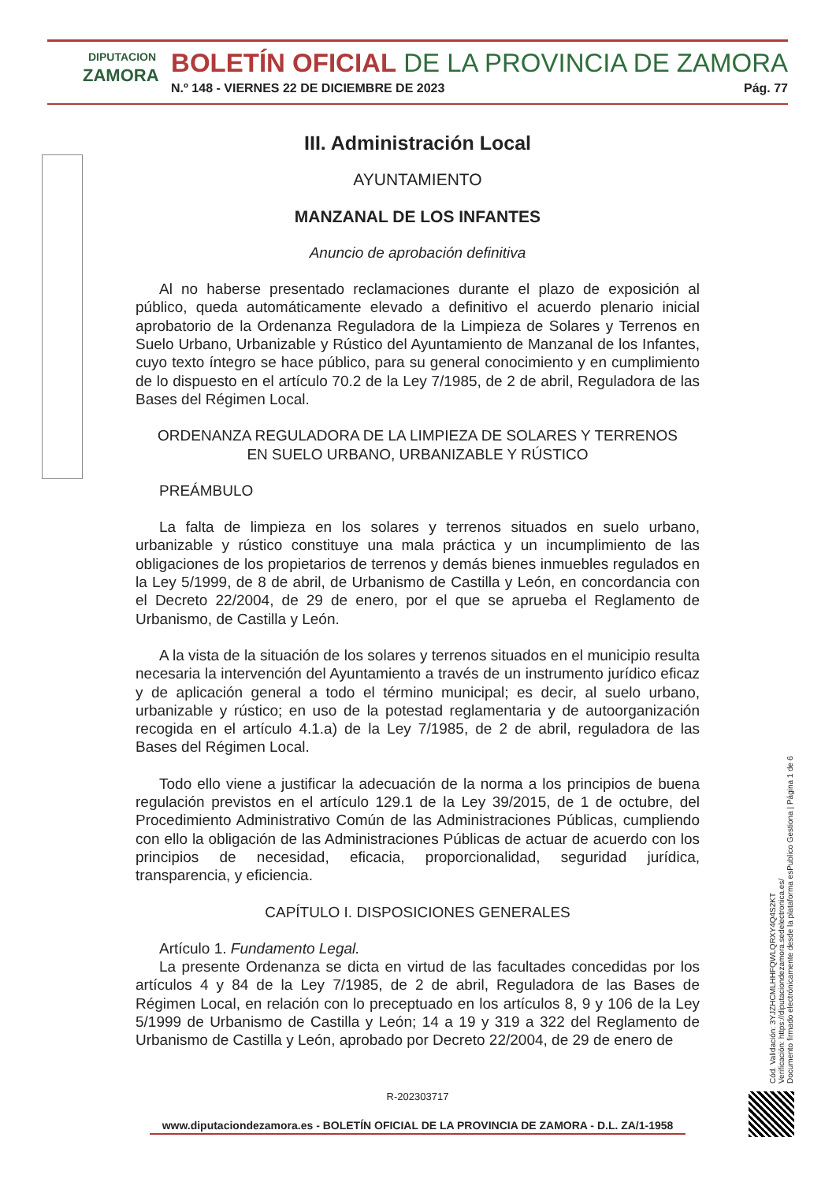DIPUTACION
ZAMORA
BOLETÍN OFICIAL DE LA PROVINCIA DE ZAMORA
N.º 148 - VIERNES 22 DE DICIEMBRE DE 2023 Pág. 77
III. Administración Local
AYUNTAMIENTO
MANZANAL DE LOS INFANTES
Anuncio de aprobación definitiva
Al no haberse presentado reclamaciones durante el plazo de exposición al público, queda automáticamente elevado a definitivo el acuerdo plenario inicial aprobatorio de la Ordenanza Reguladora de la Limpieza de Solares y Terrenos en Suelo Urbano, Urbanizable y Rústico del Ayuntamiento de Manzanal de los Infantes, cuyo texto íntegro se hace público, para su general conocimiento y en cumplimiento de lo dispuesto en el artículo 70.2 de la Ley 7/1985, de 2 de abril, Reguladora de las Bases del Régimen Local.
ORDENANZA REGULADORA DE LA LIMPIEZA DE SOLARES Y TERRENOS
EN SUELO URBANO, URBANIZABLE Y RÚSTICO
PREÁMBULO
La falta de limpieza en los solares y terrenos situados en suelo urbano, urbanizable y rústico constituye una mala práctica y un incumplimiento de las obligaciones de los propietarios de terrenos y demás bienes inmuebles regulados en la Ley 5/1999, de 8 de abril, de Urbanismo de Castilla y León, en concordancia con el Decreto 22/2004, de 29 de enero, por el que se aprueba el Reglamento de Urbanismo, de Castilla y León.
A la vista de la situación de los solares y terrenos situados en el municipio resulta necesaria la intervención del Ayuntamiento a través de un instrumento jurídico eficaz y de aplicación general a todo el término municipal; es decir, al suelo urbano, urbanizable y rústico; en uso de la potestad reglamentaria y de autoorganización recogida en el artículo 4.1.a) de la Ley 7/1985, de 2 de abril, reguladora de las Bases del Régimen Local.
Todo ello viene a justificar la adecuación de la norma a los principios de buena regulación previstos en el artículo 129.1 de la Ley 39/2015, de 1 de octubre, del Procedimiento Administrativo Común de las Administraciones Públicas, cumpliendo con ello la obligación de las Administraciones Públicas de actuar de acuerdo con los principios de necesidad, eficacia, proporcionalidad, seguridad jurídica, transparencia, y eficiencia.
CAPÍTULO I. DISPOSICIONES GENERALES
Artículo 1. Fundamento Legal.
La presente Ordenanza se dicta en virtud de las facultades concedidas por los artículos 4 y 84 de la Ley 7/1985, de 2 de abril, Reguladora de las Bases de Régimen Local, en relación con lo preceptuado en los artículos 8, 9 y 106 de la Ley 5/1999 de Urbanismo de Castilla y León; 14 a 19 y 319 a 322 del Reglamento de Urbanismo de Castilla y León, aprobado por Decreto 22/2004, de 29 de enero de
Cód. Validación: 3YJZHCMLHHFQWLQRXY4Q4S2KT
Verificación: https://diputaciondezamora.sedelectronica.es/
Documento firmado electrónicamente desde la plataforma esPublico Gestiona | Página 1 de 6
R-202303717
www.diputaciondezamora.es - BOLETÍN OFICIAL DE LA PROVINCIA DE ZAMORA - D.L. ZA/1-1958